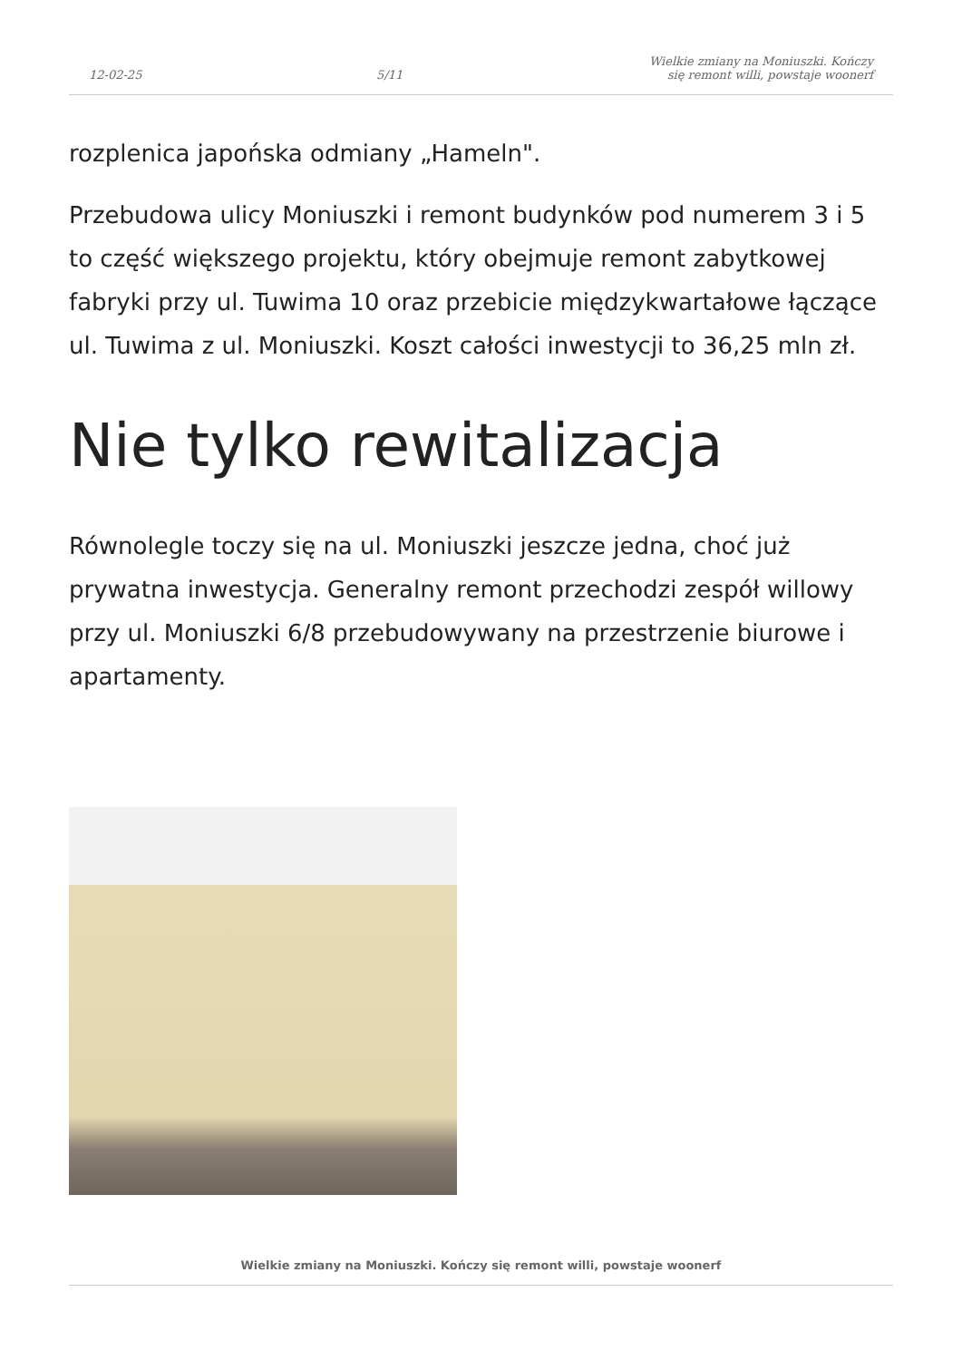12-02-25 5/11 Wielkie zmiany na Moniuszki. Kończy się remont willi, powstaje woonerf
rozplenica japońska odmiany „Hameln".
Przebudowa ulicy Moniuszki i remont budynków pod numerem 3 i 5 to część większego projektu, który obejmuje remont zabytkowej fabryki przy ul. Tuwima 10 oraz przebicie międzykwartałowe łączące ul. Tuwima z ul. Moniuszki. Koszt całości inwestycji to 36,25 mln zł.
Nie tylko rewitalizacja
Równolegle toczy się na ul. Moniuszki jeszcze jedna, choć już prywatna inwestycja. Generalny remont przechodzi zespół willowy przy ul. Moniuszki 6/8 przebudowywany na przestrzenie biurowe i apartamenty.
Wielkie zmiany na Moniuszki. Kończy się remont willi, powstaje woonerf